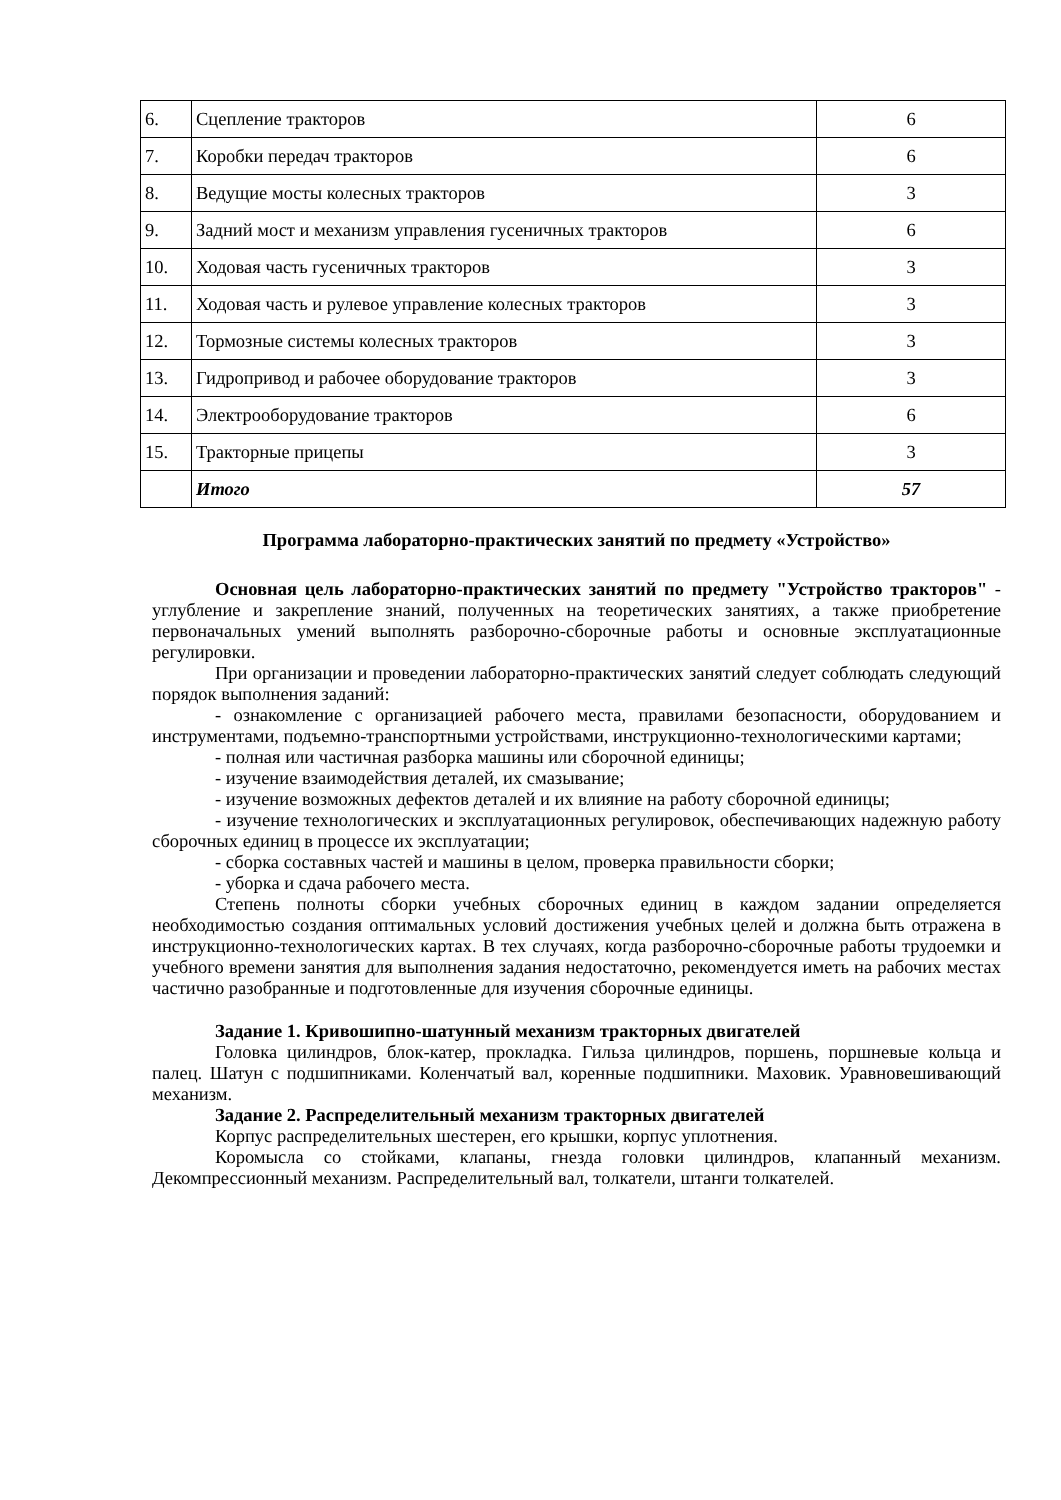| 6. | Сцепление тракторов | 6 |
| 7. | Коробки передач тракторов | 6 |
| 8. | Ведущие мосты колесных тракторов | 3 |
| 9. | Задний мост и механизм управления гусеничных тракторов | 6 |
| 10. | Ходовая часть гусеничных тракторов | 3 |
| 11. | Ходовая часть и рулевое управление колесных тракторов | 3 |
| 12. | Тормозные системы колесных тракторов | 3 |
| 13. | Гидропривод и рабочее оборудование тракторов | 3 |
| 14. | Электрооборудование тракторов | 6 |
| 15. | Тракторные прицепы | 3 |
| | Итого | 57 |
Программа лабораторно-практических занятий по предмету «Устройство»
Основная цель лабораторно-практических занятий по предмету "Устройство тракторов" - углубление и закрепление знаний, полученных на теоретических занятиях, а также приобретение первоначальных умений выполнять разборочно-сборочные работы и основные эксплуатационные регулировки.
При организации и проведении лабораторно-практических занятий следует соблюдать следующий порядок выполнения заданий:
- ознакомление с организацией рабочего места, правилами безопасности, оборудованием и инструментами, подъемно-транспортными устройствами, инструкционно-технологическими картами;
- полная или частичная разборка машины или сборочной единицы;
- изучение взаимодействия деталей, их смазывание;
- изучение возможных дефектов деталей и их влияние на работу сборочной единицы;
- изучение технологических и эксплуатационных регулировок, обеспечивающих надежную работу сборочных единиц в процессе их эксплуатации;
- сборка составных частей и машины в целом, проверка правильности сборки;
- уборка и сдача рабочего места.
Степень полноты сборки учебных сборочных единиц в каждом задании определяется необходимостью создания оптимальных условий достижения учебных целей и должна быть отражена в инструкционно-технологических картах. В тех случаях, когда разборочно-сборочные работы трудоемки и учебного времени занятия для выполнения задания недостаточно, рекомендуется иметь на рабочих местах частично разобранные и подготовленные для изучения сборочные единицы.
Задание 1. Кривошипно-шатунный механизм тракторных двигателей
Головка цилиндров, блок-катер, прокладка. Гильза цилиндров, поршень, поршневые кольца и палец. Шатун с подшипниками. Коленчатый вал, коренные подшипники. Маховик. Уравновешивающий механизм.
Задание 2. Распределительный механизм тракторных двигателей
Корпус распределительных шестерен, его крышки, корпус уплотнения.
Коромысла со стойками, клапаны, гнезда головки цилиндров, клапанный механизм. Декомпрессионный механизм. Распределительный вал, толкатели, штанги толкателей.